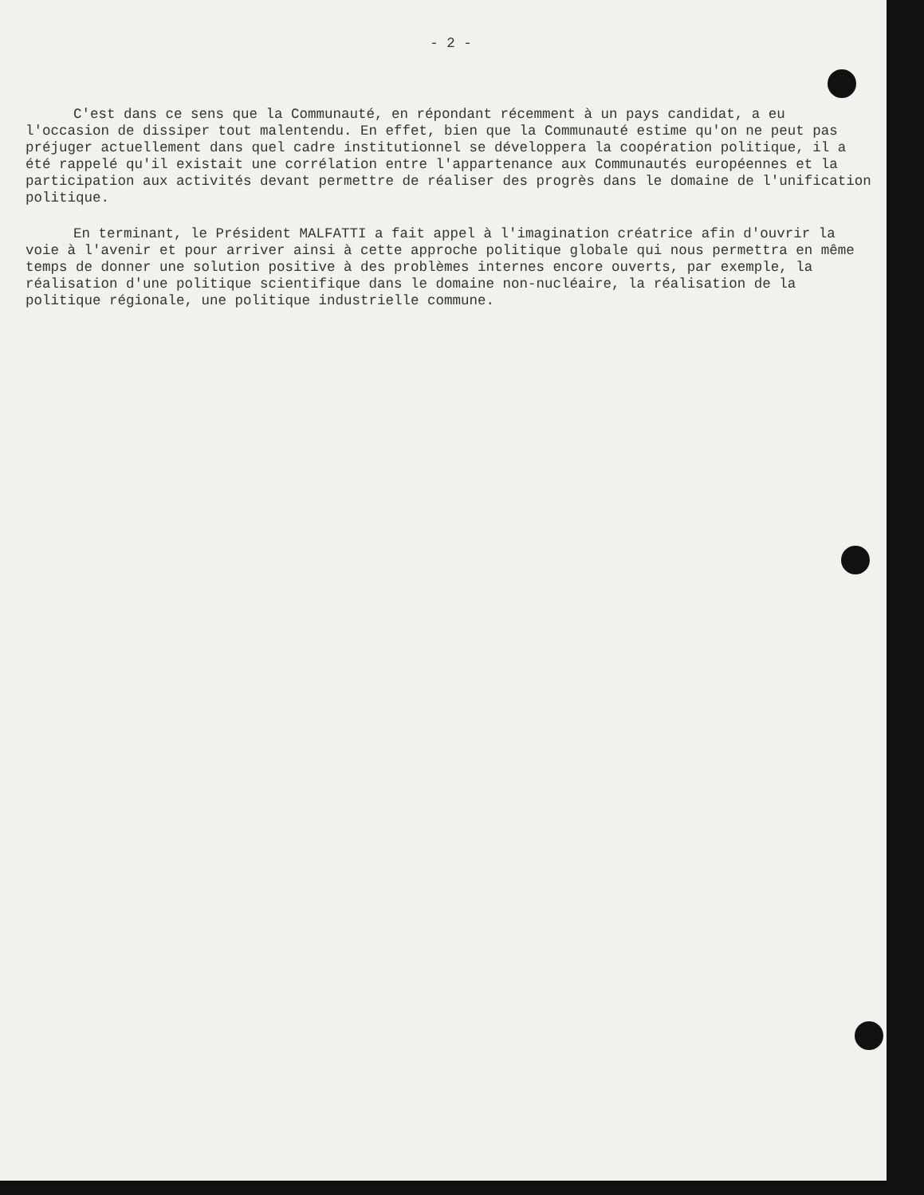- 2 -
C'est dans ce sens que la Communauté, en répondant récemment à un pays candidat, a eu l'occasion de dissiper tout malentendu. En effet, bien que la Communauté estime qu'on ne peut pas préjuger actuellement dans quel cadre institutionnel se développera la coopération politique, il a été rappelé qu'il existait une corrélation entre l'appartenance aux Communautés européennes et la participation aux activités devant permettre de réaliser des progrès dans le domaine de l'unification politique.
En terminant, le Président MALFATTI a fait appel à l'imagination créatrice afin d'ouvrir la voie à l'avenir et pour arriver ainsi à cette approche politique globale qui nous permettra en même temps de donner une solution positive à des problèmes internes encore ouverts, par exemple, la réalisation d'une politique scientifique dans le domaine non-nucléaire, la réalisation de la politique régionale, une politique industrielle commune.